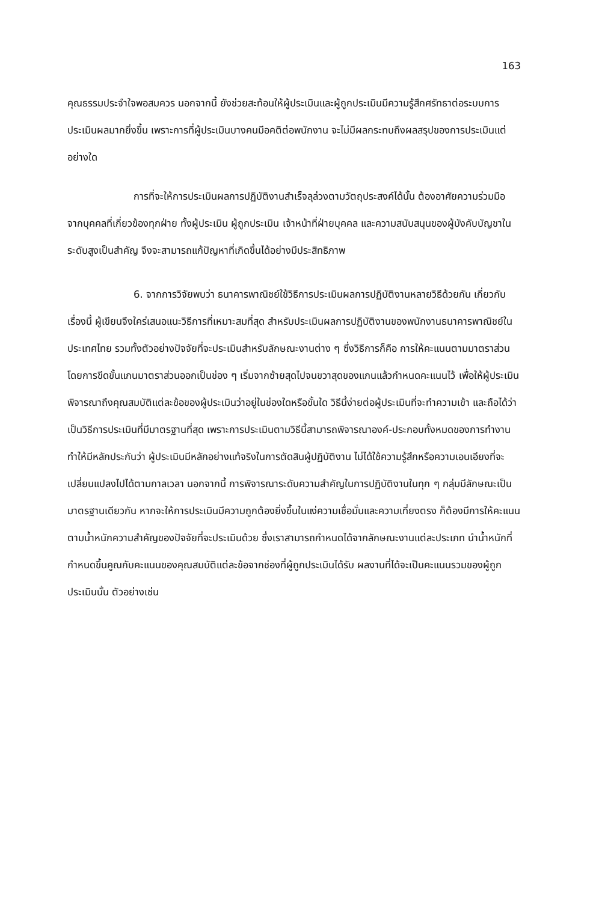163
คุณธรรมประจำใจพอสมควร นอกจากนี้ ยังช่วยสะท้อนให้ผู้ประเมินและผู้ถูกประเมินมีความรู้สึกศรัทธาต่อระบบการประเมินผลมากยิ่งขึ้น เพราะการที่ผู้ประเมินบางคนมีอคติต่อพนักงาน จะไม่มีผลกระทบถึงผลสรุปของการประเมินแต่อย่างใด
การที่จะให้การประเมินผลการปฏิบัติงานสำเร็จลุล่วงตามวัตถุประสงค์ได้นั้น ต้องอาศัยความร่วมมือจากบุคคลที่เกี่ยวข้องทุกฝ่าย ทั้งผู้ประเมิน ผู้ถูกประเมิน เจ้าหน้าที่ฝ่ายบุคคล และความสนับสนุนของผู้บังคับบัญชาในระดับสูงเป็นสำคัญ จึงจะสามารถแก้ปัญหาที่เกิดขึ้นได้อย่างมีประสิทธิภาพ
6. จากการวิจัยพบว่า ธนาคารพาณิชย์ใช้วิธีการประเมินผลการปฏิบัติงานหลายวิธีด้วยกัน เกี่ยวกับเรื่องนี้ ผู้เขียนจึงใคร่เสนอแนะวิธีการที่เหมาะสมที่สุด สำหรับประเมินผลการปฏิบัติงานของพนักงานธนาคารพาณิชย์ในประเทศไทย รวมทั้งตัวอย่างปัจจัยที่จะประเมินสำหรับลักษณะงานต่าง ๆ ซึ่งวิธีการก็คือ การให้คะแนนตามมาตราส่วน โดยการขีดขั้นแกนมาตราส่วนออกเป็นช่อง ๆ เริ่มจากซ้ายสุดไปจนขวาสุดของแกนแล้วกำหนดคะแนนไว้ เพื่อให้ผู้ประเมินพิจารณาถึงคุณสมบัติแต่ละข้อของผู้ประเมินว่าอยู่ในช่องใดหรือขั้นใด วิธีนี้ง่ายต่อผู้ประเมินที่จะทำความเข้า และถือได้ว่าเป็นวิธีการประเมินที่มีมาตรฐานที่สุด เพราะการประเมินตามวิธีนี้สามารถพิจารณาองค์-ประกอบทั้งหมดของการทำงาน ทำให้มีหลักประกันว่า ผู้ประเมินมีหลักอย่างแท้จริงในการตัดสินผู้ปฏิบัติงาน ไม่ได้ใช้ความรู้สึกหรือความเอนเอียงที่จะเปลี่ยนแปลงไปได้ตามกาลเวลา นอกจากนี้ การพิจารณาระดับความสำคัญในการปฏิบัติงานในทุก ๆ กลุ่มมีลักษณะเป็นมาตรฐานเดียวกัน หากจะให้การประเมินมีความถูกต้องยิ่งขึ้นในแง่ความเชื่อมั่นและความเที่ยงตรง ก็ต้องมีการให้คะแนนตามน้ำหนักความสำคัญของปัจจัยที่จะประเมินด้วย ซึ่งเราสามารถกำหนดได้จากลักษณะงานแต่ละประเภท นำน้ำหนักที่กำหนดขึ้นคูณกับคะแนนของคุณสมบัติแต่ละข้อจากช่องที่ผู้ถูกประเมินได้รับ ผลงานที่ได้จะเป็นคะแนนรวมของผู้ถูกประเมินนั้น ตัวอย่างเช่น